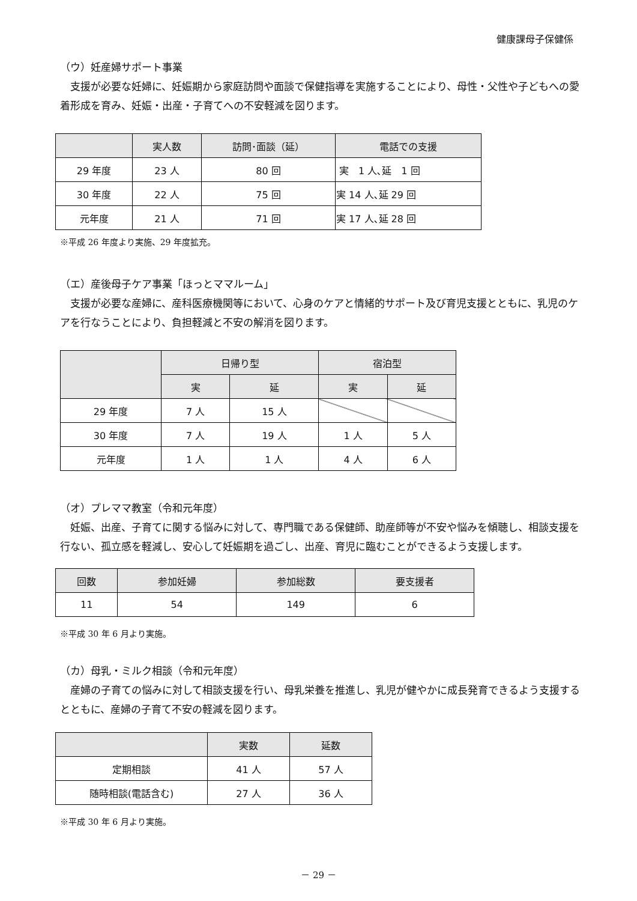健康課母子保健係
（ウ）妊産婦サポート事業
　支援が必要な妊婦に、妊娠期から家庭訪問や面談で保健指導を実施することにより、母性・父性や子どもへの愛着形成を育み、妊娠・出産・子育てへの不安軽減を図ります。
| | 実人数 | 訪問･面談（延） | 電話での支援 |
| --- | --- | --- | --- |
| 29 年度 | 23 人 | 80 回 | 実 1 人､延 1 回 |
| 30 年度 | 22 人 | 75 回 | 実 14 人､延 29 回 |
| 元年度 | 21 人 | 71 回 | 実 17 人､延 28 回 |
※平成 26 年度より実施、29 年度拡充。
（エ）産後母子ケア事業「ほっとママルーム」
　支援が必要な産婦に、産科医療機関等において、心身のケアと情緒的サポート及び育児支援とともに、乳児のケアを行なうことにより、負担軽減と不安の解消を図ります。
| | 日帰り型 | | 宿泊型 | |
| --- | --- | --- | --- | --- |
| | 実 | 延 | 実 | 延 |
| 29 年度 | 7 人 | 15 人 | | |
| 30 年度 | 7 人 | 19 人 | 1 人 | 5 人 |
| 元年度 | 1 人 | 1 人 | 4 人 | 6 人 |
（オ）プレママ教室（令和元年度）
　妊娠、出産、子育てに関する悩みに対して、専門職である保健師、助産師等が不安や悩みを傾聴し、相談支援を行ない、孤立感を軽減し、安心して妊娠期を過ごし、出産、育児に臨むことができるよう支援します。
| 回数 | 参加妊婦 | 参加総数 | 要支援者 |
| --- | --- | --- | --- |
| 11 | 54 | 149 | 6 |
※平成 30 年 6 月より実施。
（カ）母乳・ミルク相談（令和元年度）
　産婦の子育ての悩みに対して相談支援を行い、母乳栄養を推進し、乳児が健やかに成長発育できるよう支援するとともに、産婦の子育て不安の軽減を図ります。
| | 実数 | 延数 |
| --- | --- | --- |
| 定期相談 | 41 人 | 57 人 |
| 随時相談(電話含む) | 27 人 | 36 人 |
※平成 30 年 6 月より実施。
－ 29 －